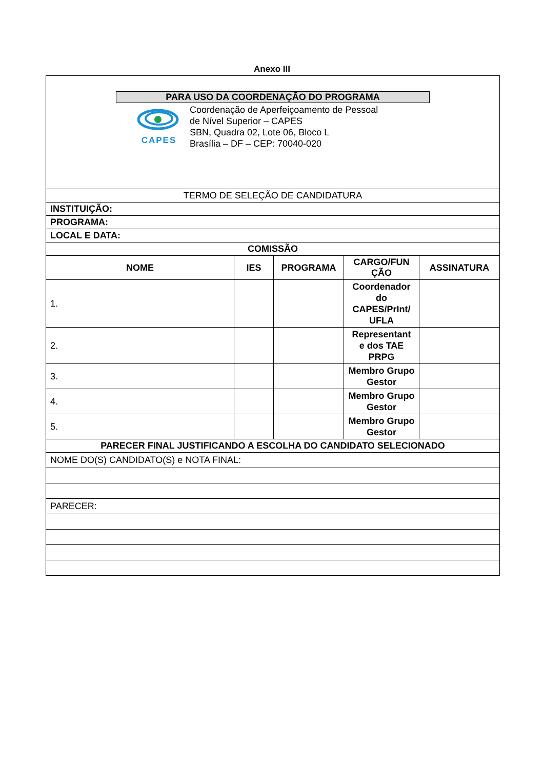Anexo III
| PARA USO DA COORDENAÇÃO DO PROGRAMA CAPES Coordenação de Aperfeiçoamento de Pessoal de Nível Superior – CAPES SBN, Quadra 02, Lote 06, Bloco L Brasília – DF – CEP: 70040-020 | | | | |
| TERMO DE SELEÇÃO DE CANDIDATURA | | | | |
| INSTITUIÇÃO: | | | | |
| PROGRAMA: | | | | |
| LOCAL E DATA: | | | | |
| COMISSÃO | | | | |
| NOME | IES | PROGRAMA | CARGO/FUN ÇÃO | ASSINATURA |
| 1. | | | Coordenador do CAPES/PrInt/ UFLA | |
| 2. | | | Representant e dos TAE PRPG | |
| 3. | | | Membro Grupo Gestor | |
| 4. | | | Membro Grupo Gestor | |
| 5. | | | Membro Grupo Gestor | |
| PARECER FINAL JUSTIFICANDO A ESCOLHA DO CANDIDATO SELECIONADO | | | | |
| NOME DO(S) CANDIDATO(S) e NOTA FINAL: | | | | |
| PARECER: | | | | |